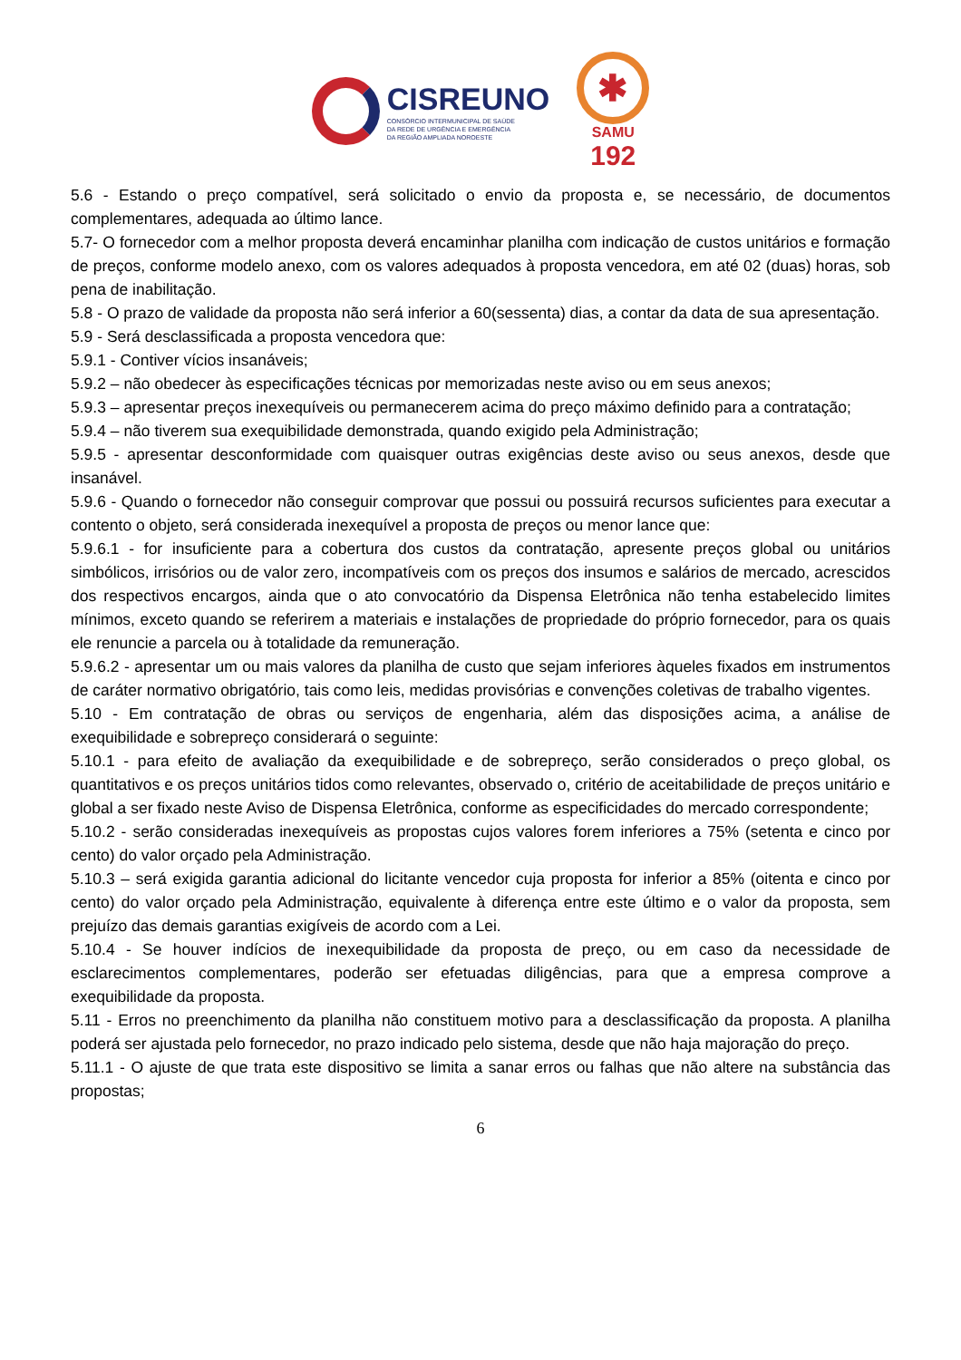CISREUNO
CONSÓRCIO INTERMUNICIPAL DE SAÚDE
DA REDE DE URGÊNCIA E EMERGÊNCIA
DA REGIÃO AMPLIADA NOROESTE
✱
SAMU
192
5.6 - Estando o preço compatível, será solicitado o envio da proposta e, se necessário, de documentos complementares, adequada ao último lance.
5.7- O fornecedor com a melhor proposta deverá encaminhar planilha com indicação de custos unitários e formação de preços, conforme modelo anexo, com os valores adequados à proposta vencedora, em até 02 (duas) horas, sob pena de inabilitação.
5.8 - O prazo de validade da proposta não será inferior a 60(sessenta) dias, a contar da data de sua apresentação.
5.9 - Será desclassificada a proposta vencedora que:
5.9.1 - Contiver vícios insanáveis;
5.9.2 – não obedecer às especificações técnicas por memorizadas neste aviso ou em seus anexos;
5.9.3 – apresentar preços inexequíveis ou permanecerem acima do preço máximo definido para a contratação;
5.9.4 – não tiverem sua exequibilidade demonstrada, quando exigido pela Administração;
5.9.5 - apresentar desconformidade com quaisquer outras exigências deste aviso ou seus anexos, desde que insanável.
5.9.6 - Quando o fornecedor não conseguir comprovar que possui ou possuirá recursos suficientes para executar a contento o objeto, será considerada inexequível a proposta de preços ou menor lance que:
5.9.6.1 - for insuficiente para a cobertura dos custos da contratação, apresente preços global ou unitários simbólicos, irrisórios ou de valor zero, incompatíveis com os preços dos insumos e salários de mercado, acrescidos dos respectivos encargos, ainda que o ato convocatório da Dispensa Eletrônica não tenha estabelecido limites mínimos, exceto quando se referirem a materiais e instalações de propriedade do próprio fornecedor, para os quais ele renuncie a parcela ou à totalidade da remuneração.
5.9.6.2 - apresentar um ou mais valores da planilha de custo que sejam inferiores àqueles fixados em instrumentos de caráter normativo obrigatório, tais como leis, medidas provisórias e convenções coletivas de trabalho vigentes.
5.10 - Em contratação de obras ou serviços de engenharia, além das disposições acima, a análise de exequibilidade e sobrepreço considerará o seguinte:
5.10.1 - para efeito de avaliação da exequibilidade e de sobrepreço, serão considerados o preço global, os quantitativos e os preços unitários tidos como relevantes, observado o, critério de aceitabilidade de preços unitário e global a ser fixado neste Aviso de Dispensa Eletrônica, conforme as especificidades do mercado correspondente;
5.10.2 - serão consideradas inexequíveis as propostas cujos valores forem inferiores a 75% (setenta e cinco por cento) do valor orçado pela Administração.
5.10.3 – será exigida garantia adicional do licitante vencedor cuja proposta for inferior a 85% (oitenta e cinco por cento) do valor orçado pela Administração, equivalente à diferença entre este último e o valor da proposta, sem prejuízo das demais garantias exigíveis de acordo com a Lei.
5.10.4 - Se houver indícios de inexequibilidade da proposta de preço, ou em caso da necessidade de esclarecimentos complementares, poderão ser efetuadas diligências, para que a empresa comprove a exequibilidade da proposta.
5.11 - Erros no preenchimento da planilha não constituem motivo para a desclassificação da proposta. A planilha poderá ser ajustada pelo fornecedor, no prazo indicado pelo sistema, desde que não haja majoração do preço.
5.11.1 - O ajuste de que trata este dispositivo se limita a sanar erros ou falhas que não altere na substância das propostas;
6